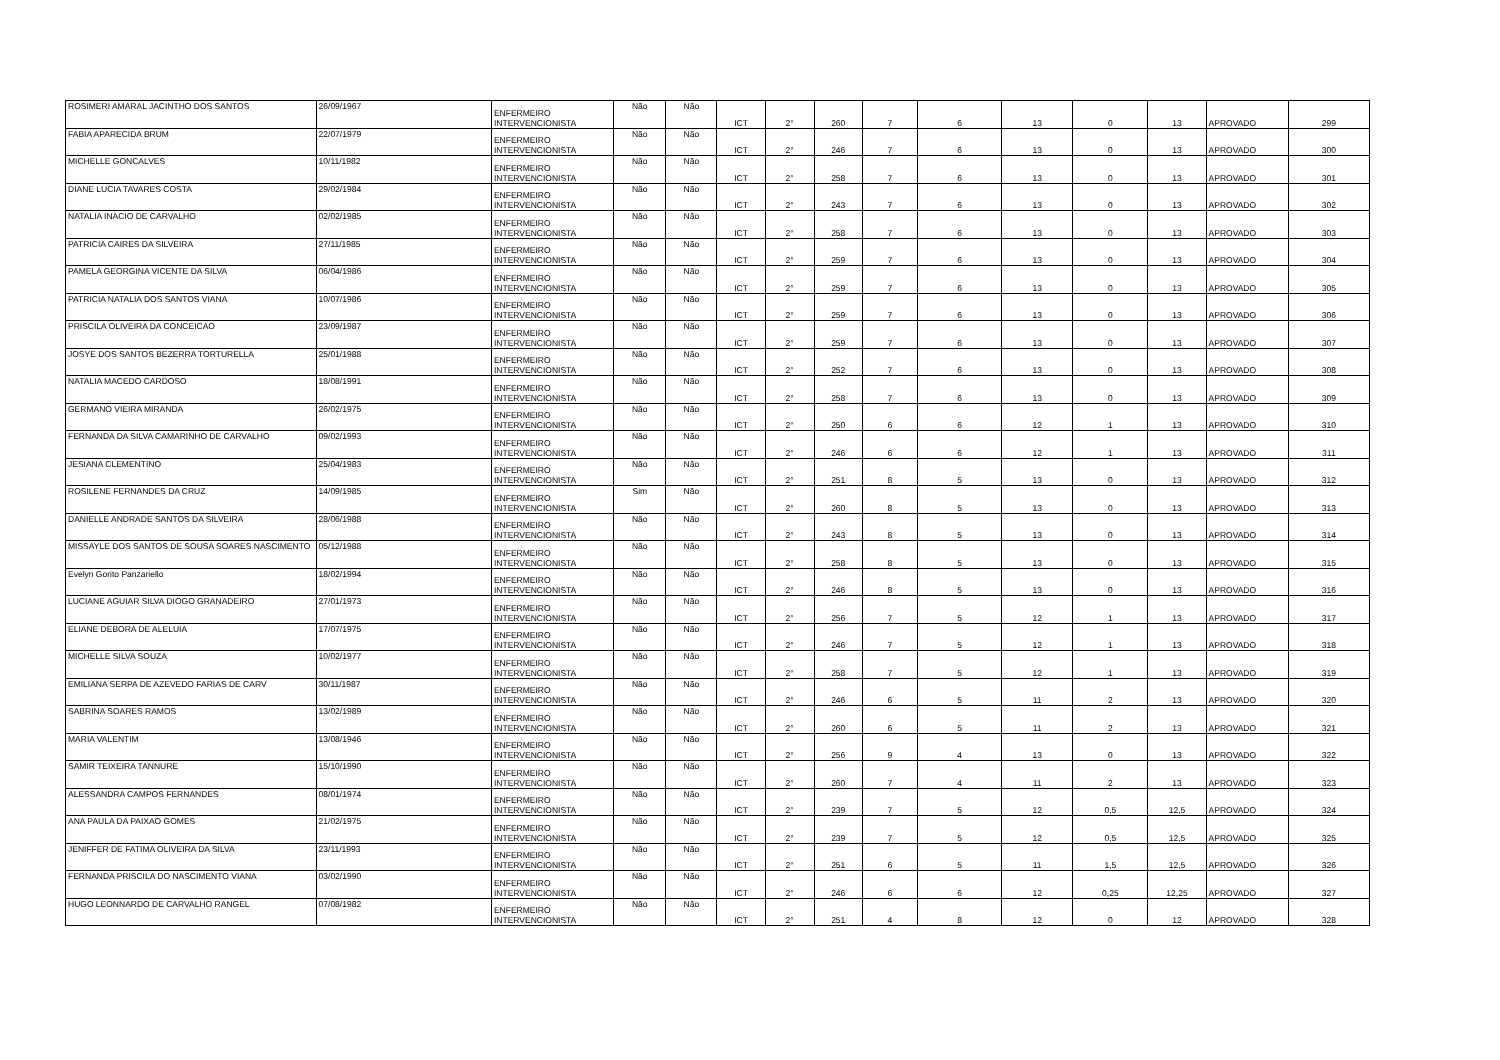| ROSIMERI AMARAL JACINTHO DOS SANTOS | 26/09/1967 | ENFERMEIRO INTERVENCIONISTA | Não | Não | ICT | 2° | 260 | 7 | 6 | 13 | 0 | 13 | APROVADO | 299 |
| FABIA APARECIDA BRUM | 22/07/1979 | ENFERMEIRO INTERVENCIONISTA | Não | Não | ICT | 2° | 246 | 7 | 6 | 13 | 0 | 13 | APROVADO | 300 |
| MICHELLE GONCALVES | 10/11/1982 | ENFERMEIRO INTERVENCIONISTA | Não | Não | ICT | 2° | 258 | 7 | 6 | 13 | 0 | 13 | APROVADO | 301 |
| DIANE LUCIA TAVARES COSTA | 29/02/1984 | ENFERMEIRO INTERVENCIONISTA | Não | Não | ICT | 2° | 243 | 7 | 6 | 13 | 0 | 13 | APROVADO | 302 |
| NATALIA INACIO DE CARVALHO | 02/02/1985 | ENFERMEIRO INTERVENCIONISTA | Não | Não | ICT | 2° | 258 | 7 | 6 | 13 | 0 | 13 | APROVADO | 303 |
| PATRICIA CAIRES DA SILVEIRA | 27/11/1985 | ENFERMEIRO INTERVENCIONISTA | Não | Não | ICT | 2° | 259 | 7 | 6 | 13 | 0 | 13 | APROVADO | 304 |
| PAMELA GEORGINA VICENTE DA SILVA | 06/04/1986 | ENFERMEIRO INTERVENCIONISTA | Não | Não | ICT | 2° | 259 | 7 | 6 | 13 | 0 | 13 | APROVADO | 305 |
| PATRICIA NATALIA DOS SANTOS VIANA | 10/07/1986 | ENFERMEIRO INTERVENCIONISTA | Não | Não | ICT | 2° | 259 | 7 | 6 | 13 | 0 | 13 | APROVADO | 306 |
| PRISCILA OLIVEIRA DA CONCEICAO | 23/09/1987 | ENFERMEIRO INTERVENCIONISTA | Não | Não | ICT | 2° | 259 | 7 | 6 | 13 | 0 | 13 | APROVADO | 307 |
| JOSYE DOS SANTOS BEZERRA TORTURELLA | 25/01/1988 | ENFERMEIRO INTERVENCIONISTA | Não | Não | ICT | 2° | 252 | 7 | 6 | 13 | 0 | 13 | APROVADO | 308 |
| NATALIA MACEDO CARDOSO | 18/08/1991 | ENFERMEIRO INTERVENCIONISTA | Não | Não | ICT | 2° | 258 | 7 | 6 | 13 | 0 | 13 | APROVADO | 309 |
| GERMANO VIEIRA MIRANDA | 26/02/1975 | ENFERMEIRO INTERVENCIONISTA | Não | Não | ICT | 2° | 250 | 6 | 6 | 12 | 1 | 13 | APROVADO | 310 |
| FERNANDA DA SILVA CAMARINHO DE CARVALHO | 09/02/1993 | ENFERMEIRO INTERVENCIONISTA | Não | Não | ICT | 2° | 246 | 6 | 6 | 12 | 1 | 13 | APROVADO | 311 |
| JESIANA CLEMENTINO | 25/04/1983 | ENFERMEIRO INTERVENCIONISTA | Não | Não | ICT | 2° | 251 | 8 | 5 | 13 | 0 | 13 | APROVADO | 312 |
| ROSILENE FERNANDES DA CRUZ | 14/09/1985 | ENFERMEIRO INTERVENCIONISTA | Sim | Não | ICT | 2° | 260 | 8 | 5 | 13 | 0 | 13 | APROVADO | 313 |
| DANIELLE ANDRADE SANTOS DA SILVEIRA | 28/06/1988 | ENFERMEIRO INTERVENCIONISTA | Não | Não | ICT | 2° | 243 | 8 | 5 | 13 | 0 | 13 | APROVADO | 314 |
| MISSAYLE DOS SANTOS DE SOUSA SOARES NASCIMENTO | 05/12/1988 | ENFERMEIRO INTERVENCIONISTA | Não | Não | ICT | 2° | 258 | 8 | 5 | 13 | 0 | 13 | APROVADO | 315 |
| Evelyn Gorito Panzariello | 18/02/1994 | ENFERMEIRO INTERVENCIONISTA | Não | Não | ICT | 2° | 246 | 8 | 5 | 13 | 0 | 13 | APROVADO | 316 |
| LUCIANE AGUIAR SILVA DIOGO GRANADEIRO | 27/01/1973 | ENFERMEIRO INTERVENCIONISTA | Não | Não | ICT | 2° | 256 | 7 | 5 | 12 | 1 | 13 | APROVADO | 317 |
| ELIANE DEBORA DE ALELUIA | 17/07/1975 | ENFERMEIRO INTERVENCIONISTA | Não | Não | ICT | 2° | 246 | 7 | 5 | 12 | 1 | 13 | APROVADO | 318 |
| MICHELLE SILVA SOUZA | 10/02/1977 | ENFERMEIRO INTERVENCIONISTA | Não | Não | ICT | 2° | 258 | 7 | 5 | 12 | 1 | 13 | APROVADO | 319 |
| EMILIANA SERPA DE AZEVEDO FARIAS DE CARV | 30/11/1987 | ENFERMEIRO INTERVENCIONISTA | Não | Não | ICT | 2° | 246 | 6 | 5 | 11 | 2 | 13 | APROVADO | 320 |
| SABRINA SOARES RAMOS | 13/02/1989 | ENFERMEIRO INTERVENCIONISTA | Não | Não | ICT | 2° | 260 | 6 | 5 | 11 | 2 | 13 | APROVADO | 321 |
| MARIA VALENTIM | 13/08/1946 | ENFERMEIRO INTERVENCIONISTA | Não | Não | ICT | 2° | 256 | 9 | 4 | 13 | 0 | 13 | APROVADO | 322 |
| SAMIR TEIXEIRA TANNURE | 15/10/1990 | ENFERMEIRO INTERVENCIONISTA | Não | Não | ICT | 2° | 260 | 7 | 4 | 11 | 2 | 13 | APROVADO | 323 |
| ALESSANDRA CAMPOS FERNANDES | 08/01/1974 | ENFERMEIRO INTERVENCIONISTA | Não | Não | ICT | 2° | 239 | 7 | 5 | 12 | 0,5 | 12,5 | APROVADO | 324 |
| ANA PAULA DA PAIXAO GOMES | 21/02/1975 | ENFERMEIRO INTERVENCIONISTA | Não | Não | ICT | 2° | 239 | 7 | 5 | 12 | 0,5 | 12,5 | APROVADO | 325 |
| JENIFFER DE FATIMA OLIVEIRA DA SILVA | 23/11/1993 | ENFERMEIRO INTERVENCIONISTA | Não | Não | ICT | 2° | 251 | 6 | 5 | 11 | 1,5 | 12,5 | APROVADO | 326 |
| FERNANDA PRISCILA DO NASCIMENTO VIANA | 03/02/1990 | ENFERMEIRO INTERVENCIONISTA | Não | Não | ICT | 2° | 246 | 6 | 6 | 12 | 0,25 | 12,25 | APROVADO | 327 |
| HUGO LEONNARDO DE CARVALHO RANGEL | 07/08/1982 | ENFERMEIRO INTERVENCIONISTA | Não | Não | ICT | 2° | 251 | 4 | 8 | 12 | 0 | 12 | APROVADO | 328 |